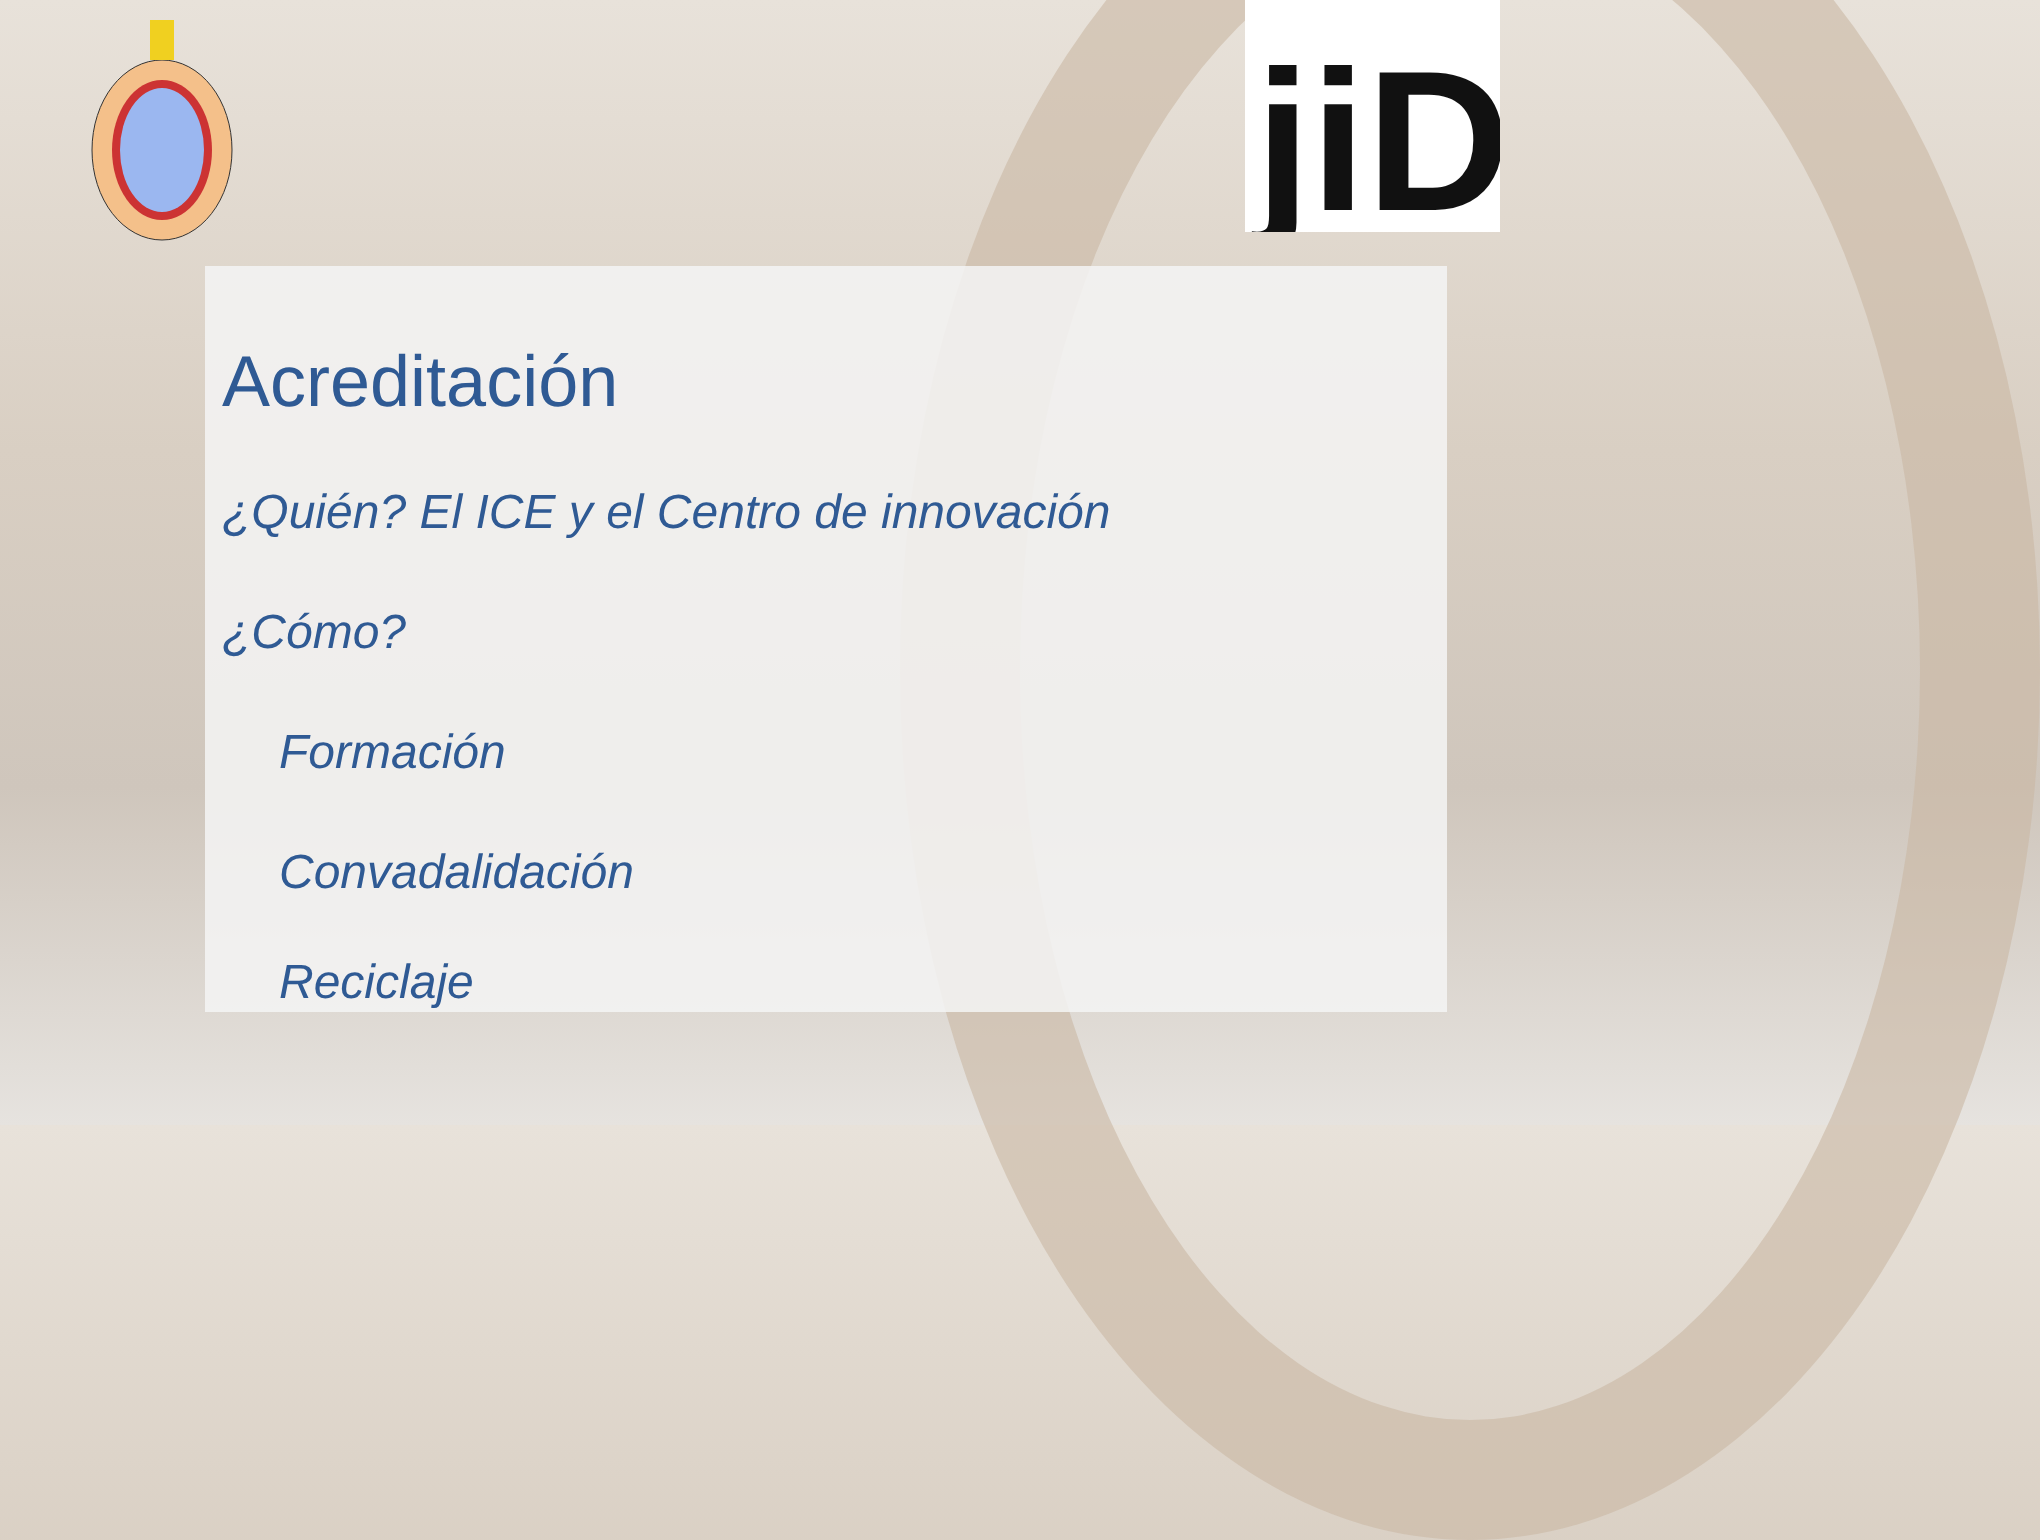jiD
Acreditación
¿Quién? El ICE y el Centro de innovación
¿Cómo?
Formación
Convadalidación
Reciclaje